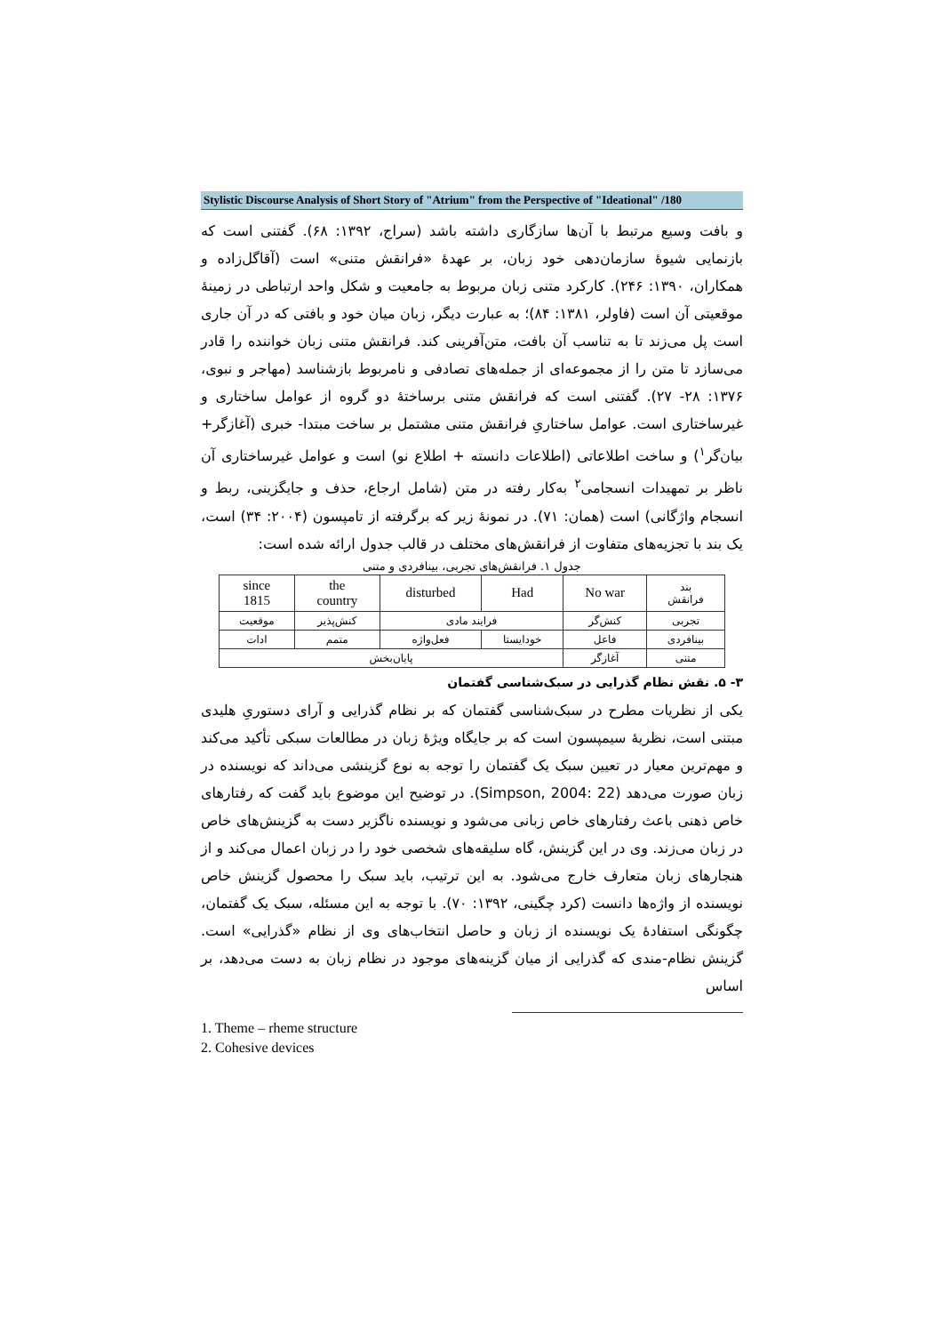Stylistic Discourse Analysis of Short Story of "Atrium" from the Perspective of "Ideational" /180
و بافت وسیع مرتبط با آن‌ها سازگاری داشته باشد (سراج، ۱۳۹۲: ۶۸). گفتنی است که بازنمایی شیوهٔ سازمان‌دهی خود زبان، بر عهدهٔ «فرانقش متنی» است (آقاگل‌زاده و همکاران، ۱۳۹۰: ۲۴۶). کارکرد متنی زبان مربوط به جامعیت و شکل واحد ارتباطی در زمینهٔ موقعیتی آن است (فاولر، ۱۳۸۱: ۸۴)؛ به عبارت دیگر، زبان میان خود و بافتی که در آن جاری است پل می‌زند تا به تناسب آن بافت، متن‌آفرینی کند. فرانقش متنی زبان خواننده را قادر می‌سازد تا متن را از مجموعه‌ای از جمله‌های تصادفی و نامربوط بازشناسد (مهاجر و نبوی، ۱۳۷۶: ۲۸- ۲۷). گفتنی است که فرانقش متنی برساختهٔ دو گروه از عوامل ساختاری و غیرساختاری است. عوامل ساختاریِ فرانقش متنی مشتمل بر ساخت مبتدا- خبری (آغازگر+ بیان‌گر<sup>۱</sup>) و ساخت اطلاعاتی (اطلاعات دانسته + اطلاع نو) است و عوامل غیرساختاری آن ناظر بر تمهیدات انسجامی<sup>۲</sup> به‌کار رفته در متن (شامل ارجاع، حذف و جایگزینی، ربط و انسجام واژگانی) است (همان: ۷۱). در نمونهٔ زیر که برگرفته از تامپسون (۲۰۰۴: ۳۴) است، یک بند با تجزیه‌های متفاوت از فرانقش‌های مختلف در قالب جدول ارائه شده است:
جدول ۱. فرانقش‌های تجربی، بینافردی و متنی
| بند فرانقش | No war | Had | disturbed | the country | since 1815 |
| تجربی | کنش‌گر | فرایند مادی | | کنش‌پذیر | موقعیت |
| بینافردی | فاعل | خودایستا | فعل‌واژه | متمم | ادات |
| متنی | آغازگر | پایان‌بخش | | | |
۳- ۵. نقش نظام گذرایی در سبک‌شناسی گفتمان
یکی از نظریات مطرح در سبک‌شناسی گفتمان که بر نظام گذرایی و آرای دستوریِ هلیدی مبتنی است، نظریهٔ سیمپسون است که بر جایگاه ویژهٔ زبان در مطالعات سبکی تأکید می‌کند و مهم‌ترین معیار در تعیین سبک یک گفتمان را توجه به نوع گزینشی می‌داند که نویسنده در زبان صورت می‌دهد (Simpson, 2004: 22). در توضیح این موضوع باید گفت که رفتارهای خاص ذهنی باعث رفتارهای خاص زبانی می‌شود و نویسنده ناگزیر دست به گزینش‌های خاص در زبان می‌زند. وی در این گزینش، گاه سلیقه‌های شخصی خود را در زبان اعمال می‌کند و از هنجارهای زبان متعارف خارج می‌شود. به این ترتیب، باید سبک را محصول گزینش خاص نویسنده از واژه‌ها دانست (کرد چگینی، ۱۳۹۲: ۷۰). با توجه به این مسئله، سبک یک گفتمان، چگونگی استفادهٔ یک نویسنده از زبان و حاصل انتخاب‌های وی از نظام «گذرایی» است. گزینش نظام-مندی که گذرایی از میان گزینه‌های موجود در نظام زبان به دست می‌دهد، بر اساس
1. Theme – rheme structure
2. Cohesive devices